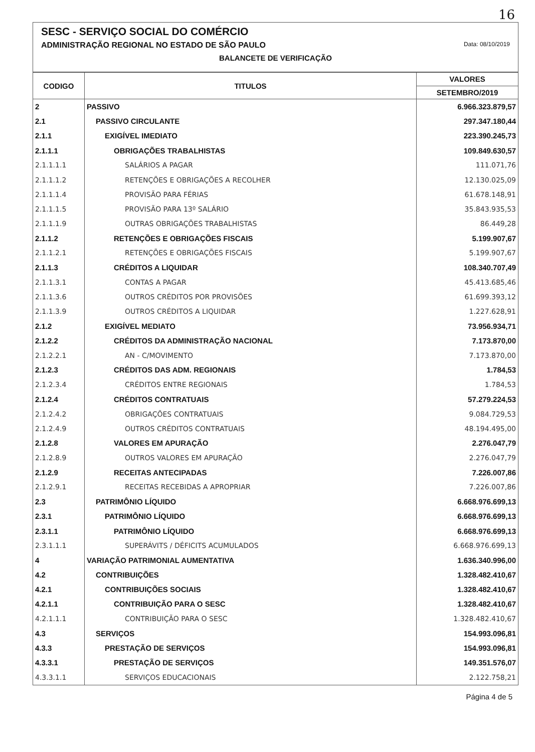16
SESC - SERVIÇO SOCIAL DO COMÉRCIO
ADMINISTRAÇÃO REGIONAL NO ESTADO DE SÃO PAULO Data: 08/10/2019
BALANCETE DE VERIFICAÇÃO
| CODIGO | TITULOS | VALORES |
| --- | --- | --- |
| | | SETEMBRO/2019 |
| 2 | PASSIVO | 6.966.323.879,57 |
| 2.1 | PASSIVO CIRCULANTE | 297.347.180,44 |
| 2.1.1 | EXIGÍVEL IMEDIATO | 223.390.245,73 |
| 2.1.1.1 | OBRIGAÇÕES TRABALHISTAS | 109.849.630,57 |
| 2.1.1.1.1 | SALÁRIOS A PAGAR | 111.071,76 |
| 2.1.1.1.2 | RETENÇÕES E OBRIGAÇÕES A RECOLHER | 12.130.025,09 |
| 2.1.1.1.4 | PROVISÃO PARA FÉRIAS | 61.678.148,91 |
| 2.1.1.1.5 | PROVISÃO PARA 13º SALÁRIO | 35.843.935,53 |
| 2.1.1.1.9 | OUTRAS OBRIGAÇÕES TRABALHISTAS | 86.449,28 |
| 2.1.1.2 | RETENÇÕES E OBRIGAÇÕES FISCAIS | 5.199.907,67 |
| 2.1.1.2.1 | RETENÇÕES E OBRIGAÇÕES FISCAIS | 5.199.907,67 |
| 2.1.1.3 | CRÉDITOS A LIQUIDAR | 108.340.707,49 |
| 2.1.1.3.1 | CONTAS A PAGAR | 45.413.685,46 |
| 2.1.1.3.6 | OUTROS CRÉDITOS POR PROVISÕES | 61.699.393,12 |
| 2.1.1.3.9 | OUTROS CRÉDITOS A LIQUIDAR | 1.227.628,91 |
| 2.1.2 | EXIGÍVEL MEDIATO | 73.956.934,71 |
| 2.1.2.2 | CRÉDITOS DA ADMINISTRAÇÃO NACIONAL | 7.173.870,00 |
| 2.1.2.2.1 | AN - C/MOVIMENTO | 7.173.870,00 |
| 2.1.2.3 | CRÉDITOS DAS ADM. REGIONAIS | 1.784,53 |
| 2.1.2.3.4 | CRÉDITOS ENTRE REGIONAIS | 1.784,53 |
| 2.1.2.4 | CRÉDITOS CONTRATUAIS | 57.279.224,53 |
| 2.1.2.4.2 | OBRIGAÇÕES CONTRATUAIS | 9.084.729,53 |
| 2.1.2.4.9 | OUTROS CRÉDITOS CONTRATUAIS | 48.194.495,00 |
| 2.1.2.8 | VALORES EM APURAÇÃO | 2.276.047,79 |
| 2.1.2.8.9 | OUTROS VALORES EM APURAÇÃO | 2.276.047,79 |
| 2.1.2.9 | RECEITAS ANTECIPADAS | 7.226.007,86 |
| 2.1.2.9.1 | RECEITAS RECEBIDAS A APROPRIAR | 7.226.007,86 |
| 2.3 | PATRIMÔNIO LÍQUIDO | 6.668.976.699,13 |
| 2.3.1 | PATRIMÔNIO LÍQUIDO | 6.668.976.699,13 |
| 2.3.1.1 | PATRIMÔNIO LÍQUIDO | 6.668.976.699,13 |
| 2.3.1.1.1 | SUPERÁVITS / DÉFICITS ACUMULADOS | 6.668.976.699,13 |
| 4 | VARIAÇÃO PATRIMONIAL AUMENTATIVA | 1.636.340.996,00 |
| 4.2 | CONTRIBUIÇÕES | 1.328.482.410,67 |
| 4.2.1 | CONTRIBUIÇÕES SOCIAIS | 1.328.482.410,67 |
| 4.2.1.1 | CONTRIBUIÇÃO PARA O SESC | 1.328.482.410,67 |
| 4.2.1.1.1 | CONTRIBUIÇÃO PARA O SESC | 1.328.482.410,67 |
| 4.3 | SERVIÇOS | 154.993.096,81 |
| 4.3.3 | PRESTAÇÃO DE SERVIÇOS | 154.993.096,81 |
| 4.3.3.1 | PRESTAÇÃO DE SERVIÇOS | 149.351.576,07 |
| 4.3.3.1.1 | SERVIÇOS EDUCACIONAIS | 2.122.758,21 |
Página 4 de 5